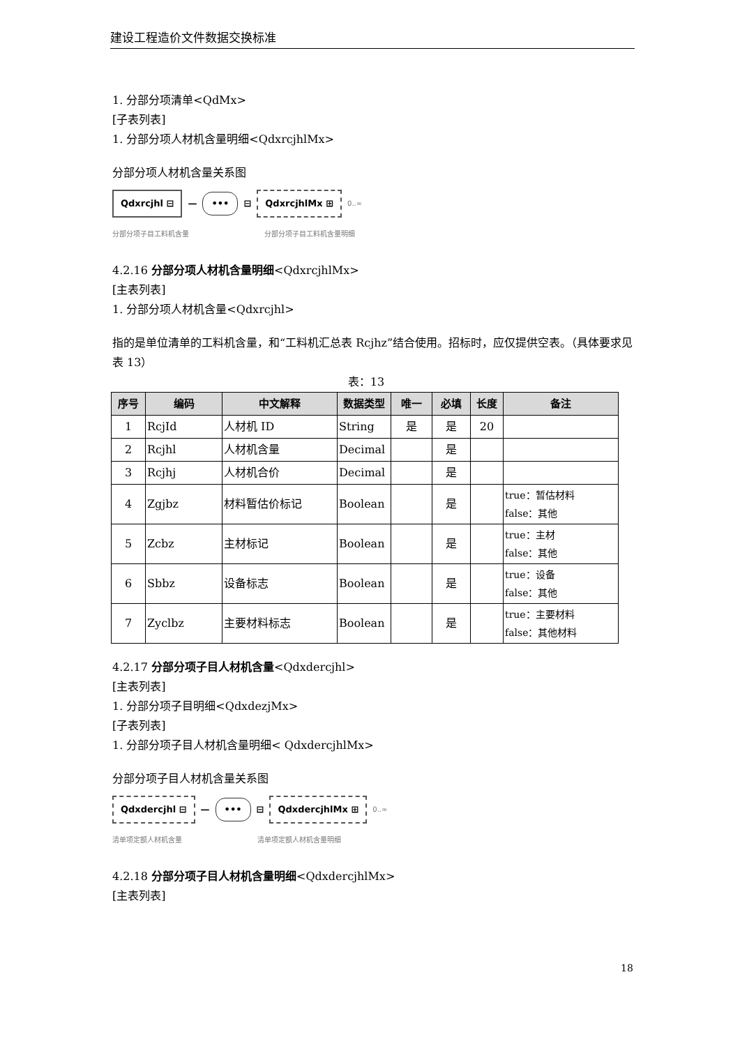建设工程造价文件数据交换标准
1. 分部分项清单<QdMx>
[子表列表]
1. 分部分项人材机含量明细<QdxrcjhlMx>
分部分项人材机含量关系图
Qdxrcjhl ⊟ — ••• ⊟ QdxrcjhlMx ⊞ 0..∞
分部分项子目工料机含量 分部分项子目工料机含量明细
4.2.16 分部分项人材机含量明细<QdxrcjhlMx>
[主表列表]
1. 分部分项人材机含量<Qdxrcjhl>
指的是单位清单的工料机含量，和“工料机汇总表 Rcjhz”结合使用。招标时，应仅提供空表。（具体要求见表 13）
表：13
| 序号 | 编码 | 中文解释 | 数据类型 | 唯一 | 必填 | 长度 | 备注 |
| --- | --- | --- | --- | --- | --- | --- | --- |
| 1 | RcjId | 人材机 ID | String | 是 | 是 | 20 | |
| 2 | Rcjhl | 人材机含量 | Decimal | | 是 | | |
| 3 | Rcjhj | 人材机合价 | Decimal | | 是 | | |
| 4 | Zgjbz | 材料暂估价标记 | Boolean | | 是 | | true：暂估材料 false：其他 |
| 5 | Zcbz | 主材标记 | Boolean | | 是 | | true：主材 false：其他 |
| 6 | Sbbz | 设备标志 | Boolean | | 是 | | true：设备 false：其他 |
| 7 | Zyclbz | 主要材料标志 | Boolean | | 是 | | true：主要材料 false：其他材料 |
4.2.17 分部分项子目人材机含量<Qdxdercjhl>
[主表列表]
1. 分部分项子目明细<QdxdezjMx>
[子表列表]
1. 分部分项子目人材机含量明细< QdxdercjhlMx>
分部分项子目人材机含量关系图
Qdxdercjhl ⊟ — ••• ⊟ QdxdercjhlMx ⊞ 0..∞
清单项定额人材机含量 清单项定额人材机含量明细
4.2.18 分部分项子目人材机含量明细<QdxdercjhlMx>
[主表列表]
18